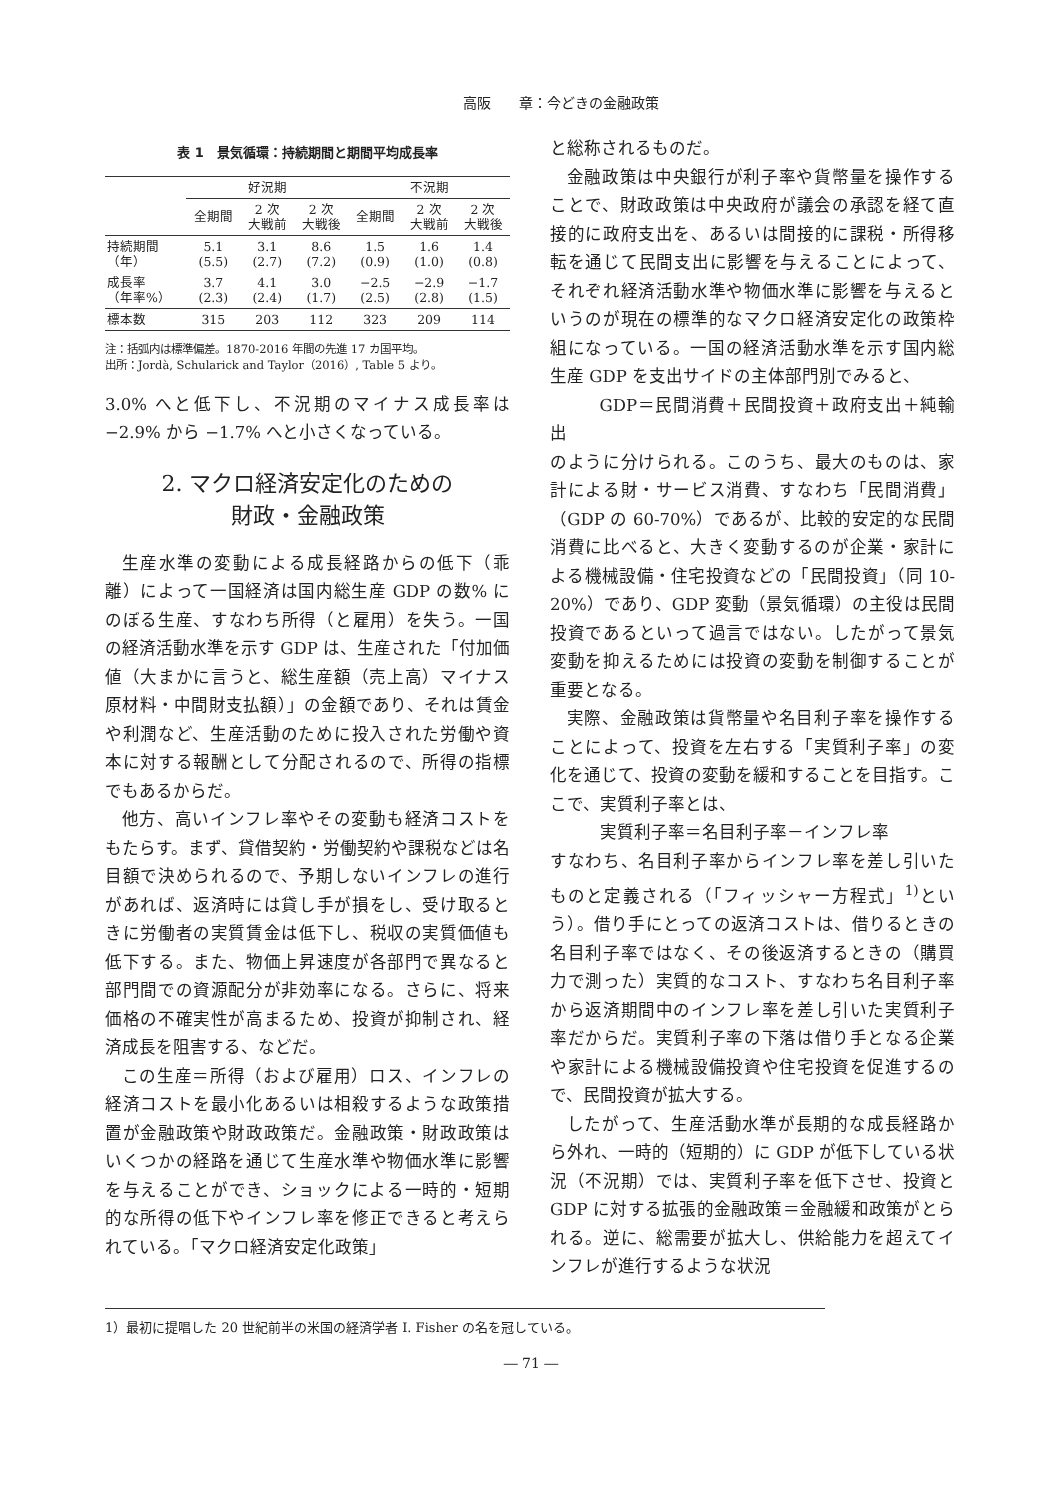高阪　　章：今どきの金融政策
表 1　景気循環：持続期間と期間平均成長率
| | 好況期 | | | 不況期 | | |
| --- | --- | --- | --- | --- | --- | --- |
| | 全期間 | 2 次 大戦前 | 2 次 大戦後 | 全期間 | 2 次 大戦前 | 2 次 大戦後 |
| 持続期間 （年） | 5.1 (5.5) | 3.1 (2.7) | 8.6 (7.2) | 1.5 (0.9) | 1.6 (1.0) | 1.4 (0.8) |
| 成長率 （年率%） | 3.7 (2.3) | 4.1 (2.4) | 3.0 (1.7) | −2.5 (2.5) | −2.9 (2.8) | −1.7 (1.5) |
| 標本数 | 315 | 203 | 112 | 323 | 209 | 114 |
注：括弧内は標準偏差。1870-2016 年間の先進 17 カ国平均。
出所：Jordà, Schularick and Taylor（2016）, Table 5 より。
3.0% へと低下し、不況期のマイナス成長率は −2.9% から −1.7% へと小さくなっている。
2. マクロ経済安定化のための
財政・金融政策
生産水準の変動による成長経路からの低下（乖離）によって一国経済は国内総生産 GDP の数% にのぼる生産、すなわち所得（と雇用）を失う。一国の経済活動水準を示す GDP は、生産された「付加価値（大まかに言うと、総生産額（売上高）マイナス原材料・中間財支払額）」の金額であり、それは賃金や利潤など、生産活動のために投入された労働や資本に対する報酬として分配されるので、所得の指標でもあるからだ。
他方、高いインフレ率やその変動も経済コストをもたらす。まず、貸借契約・労働契約や課税などは名目額で決められるので、予期しないインフレの進行があれば、返済時には貸し手が損をし、受け取るときに労働者の実質賃金は低下し、税収の実質価値も低下する。また、物価上昇速度が各部門で異なると部門間での資源配分が非効率になる。さらに、将来価格の不確実性が高まるため、投資が抑制され、経済成長を阻害する、などだ。
この生産＝所得（および雇用）ロス、インフレの経済コストを最小化あるいは相殺するような政策措置が金融政策や財政政策だ。金融政策・財政政策はいくつかの経路を通じて生産水準や物価水準に影響を与えることができ、ショックによる一時的・短期的な所得の低下やインフレ率を修正できると考えられている。「マクロ経済安定化政策」
と総称されるものだ。
金融政策は中央銀行が利子率や貨幣量を操作することで、財政政策は中央政府が議会の承認を経て直接的に政府支出を、あるいは間接的に課税・所得移転を通じて民間支出に影響を与えることによって、それぞれ経済活動水準や物価水準に影響を与えるというのが現在の標準的なマクロ経済安定化の政策枠組になっている。一国の経済活動水準を示す国内総生産 GDP を支出サイドの主体部門別でみると、
GDP＝民間消費＋民間投資＋政府支出＋純輸出
のように分けられる。このうち、最大のものは、家計による財・サービス消費、すなわち「民間消費」（GDP の 60-70%）であるが、比較的安定的な民間消費に比べると、大きく変動するのが企業・家計による機械設備・住宅投資などの「民間投資」（同 10-20%）であり、GDP 変動（景気循環）の主役は民間投資であるといって過言ではない。したがって景気変動を抑えるためには投資の変動を制御することが重要となる。
実際、金融政策は貨幣量や名目利子率を操作することによって、投資を左右する「実質利子率」の変化を通じて、投資の変動を緩和することを目指す。ここで、実質利子率とは、
実質利子率＝名目利子率－インフレ率
すなわち、名目利子率からインフレ率を差し引いたものと定義される（「フィッシャー方程式」<sup>1)</sup>という）。借り手にとっての返済コストは、借りるときの名目利子率ではなく、その後返済するときの（購買力で測った）実質的なコスト、すなわち名目利子率から返済期間中のインフレ率を差し引いた実質利子率だからだ。実質利子率の下落は借り手となる企業や家計による機械設備投資や住宅投資を促進するので、民間投資が拡大する。
したがって、生産活動水準が長期的な成長経路から外れ、一時的（短期的）に GDP が低下している状況（不況期）では、実質利子率を低下させ、投資と GDP に対する拡張的金融政策＝金融緩和政策がとられる。逆に、総需要が拡大し、供給能力を超えてインフレが進行するような状況
1）最初に提唱した 20 世紀前半の米国の経済学者 I. Fisher の名を冠している。
― 71 ―